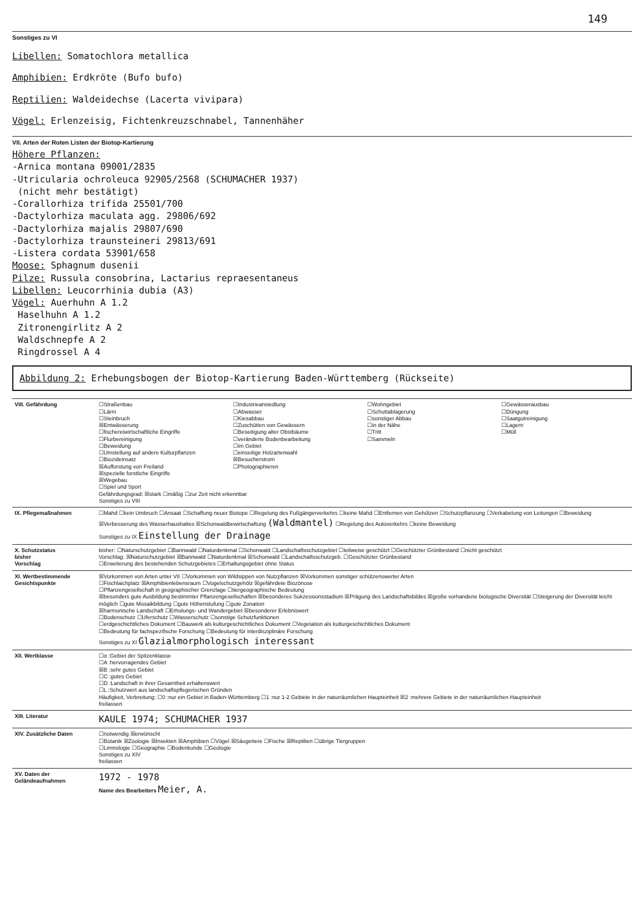149
Sonstiges zu VI
Libellen: Somatochlora metallica
Amphibien: Erdkröte (Bufo bufo)
Reptilien: Waldeidechse (Lacerta vivipara)
Vögel: Erlenzeisig, Fichtenkreuzschnabel, Tannenhäher
VII. Arten der Roten Listen der Biotop-Kartierung
Höhere Pflanzen:
-Arnica montana 09001/2835
-Utricularia ochroleuca 92905/2568 (SCHUMACHER 1937)
(nicht mehr bestätigt)
-Corallorhiza trifida 25501/700
-Dactylorhiza maculata agg. 29806/692
-Dactylorhiza majalis 29807/690
-Dactylorhiza traunsteineri 29813/691
-Listera cordata 53901/658
Moose: Sphagnum dusenii
Pilze: Russula consobrina, Lactarius repraesentaneus
Libellen: Leucorrhinia dubia (A3)
Vögel: Auerhuhn A 1.2
Haselhuhn A 1.2
Zitronengirlitz A 2
Waldschnepfe A 2
Ringdrossel A 4
Abbildung 2: Erhebungsbogen der Biotop-Kartierung Baden-Württemberg (Rückseite)
| VIII. Gefährdung | ☐Straßenbau ☐Lärm ☐Steinbruch ☒Entwässerung ☐fischereiwirtschaftliche Eingriffe ☐Flurbereinigung ☐Beweidung ☐Umstellung auf andere Kulturpflanzen ☐Biozideinsatz ☒Aufforstung von Freiland ☒spezielle forstliche Eingriffe ☒Wegebau ☐Spiel und Sport ☐Industrieansiedlung ☐Abwasser ☐Kiesabbau ☐Zuschütten von Gewässern ☐Beseitigung alter Obstbäume ☐veränderte Bodenbearbeitung ☐im Gebiet ☐einseitige Holzartenwahl ☒Besucherstrom ☐Photographieren ☐Wohngebiet ☐Schuttablagerung ☐sonstiger Abbau ☐in der Nähe ☐Tritt ☐Sammeln ☐Gewässerausbau ☐Düngung ☐Saatgutreinigung ☐Lagern ☐Müll Gefährdungsgrad: ☒stark ☐mäßig ☐zur Zeit nicht erkennbar Sonstiges zu VIII |
| IX. Pflegemaßnahmen | ☐Mahd ☐kein Umbruch ☐Ansaat ☐Schaffung neuer Biotope ☐Regelung des Fußgängerverkehrs ☐keine Mahd ☐Entfernen von Gehölzen ☐Schutzpflanzung ☐Verkabelung von Leitungen ☐Beweidung ☒Verbesserung des Wasserhaushaltes ☒Schonwaldbewirtschaftung (Waldmantel) ☐Regelung des Autoverkehrs ☐keine Beweidung Sonstiges zu IX Einstellung der Drainage |
| X. Schutzstatus bisher Vorschlag | bisher: ☐Naturschutzgebiet ☐Bannwald ☐Naturdenkmal ☐Schonwald ☐Landschaftsschutzgebiet ☐teilweise geschützt ☐Geschützter Grünbestand ☐nicht geschützt Vorschlag: ☒Naturschutzgebiet ☒Bannwald ☐Naturdenkmal ☒Schonwald ☐Landschaftsschutzgeb. ☐Geschützter Grünbestand ☐Erweiterung des bestehenden Schutzgebietes ☐Erhaltungsgebiet ohne Status |
| XI. Wertbestimmende Gesichtspunkte | ☒Vorkommen von Arten unter VII ☐Vorkommen von Wildsippen von Nutzpflanzen ☒Vorkommen sonstiger schützenswerter Arten ☐Fischlaichplatz ☒Amphibienlebensraum ☐Vogelschutzgehölz ☒gefährdete Biozönose ☐Pflanzengesellschaft in geographischer Grenzlage ☐tiergeographische Bedeutung ☒besonders gute Ausbildung bestimmter Pflanzengesellschaften ☒besonderes Sukzessionsstadium ☒Prägung des Landschaftsbildes ☒große vorhandene biologische Diversität ☐Steigerung der Diversität leicht möglich ☐gute Mosaikbildung ☐gute Höhenstufung ☐gute Zonation ☒harmonische Landschaft ☐Erholungs- und Wandergebiet ☒besonderer Erlebniswert ☐Bodenschutz ☐Uferschutz ☐Wasserschutz ☐sonstige Schutzfunktionen ☐erdgeschichtliches Dokument ☐Bauwerk als kulturgeschichtliches Dokument ☐Vegetation als kulturgeschichtliches Dokument ☐Bedeutung für fachspezifische Forschung ☐Bedeutung für interdisziplinäre Forschung Sonstiges zu XI Glazialmorphologisch interessant |
| XII. Wertklasse | ☐α :Gebiet der Spitzenklasse ☐A :hervorragendes Gebiet ☒B :sehr gutes Gebiet ☐C :gutes Gebiet ☐D :Landschaft in ihrer Gesamtheit erhaltenswert ☐L :Schutzwert aus landschaftspflegerischen Gründen Häufigkeit, Verbreitung: ☐0 :nur ein Gebiet in Baden-Württemberg ☐1 :nur 1-2 Gebiete in der naturräumlichen Haupteinheit ☒2 :mehrere Gebiete in der naturräumlichen Haupteinheit freilassen |
| XIII. Literatur | KAULE 1974; SCHUMACHER 1937 |
| XIV. Zusätzliche Daten | ☐notwendig ☒erwünscht ☐Botanik ☒Zoologie ☒Insekten ☒Amphibien ☐Vögel ☒Säugetiere ☐Fische ☒Reptilien ☐übrige Tiergruppen ☐Limnologie ☐Geographie ☐Bodenkunde ☐Geologie Sonstiges zu XIV freilassen |
| XV. Daten der Geländeaufnahmen | 1972 - 1978 Name des Bearbeiters Meier, A. |